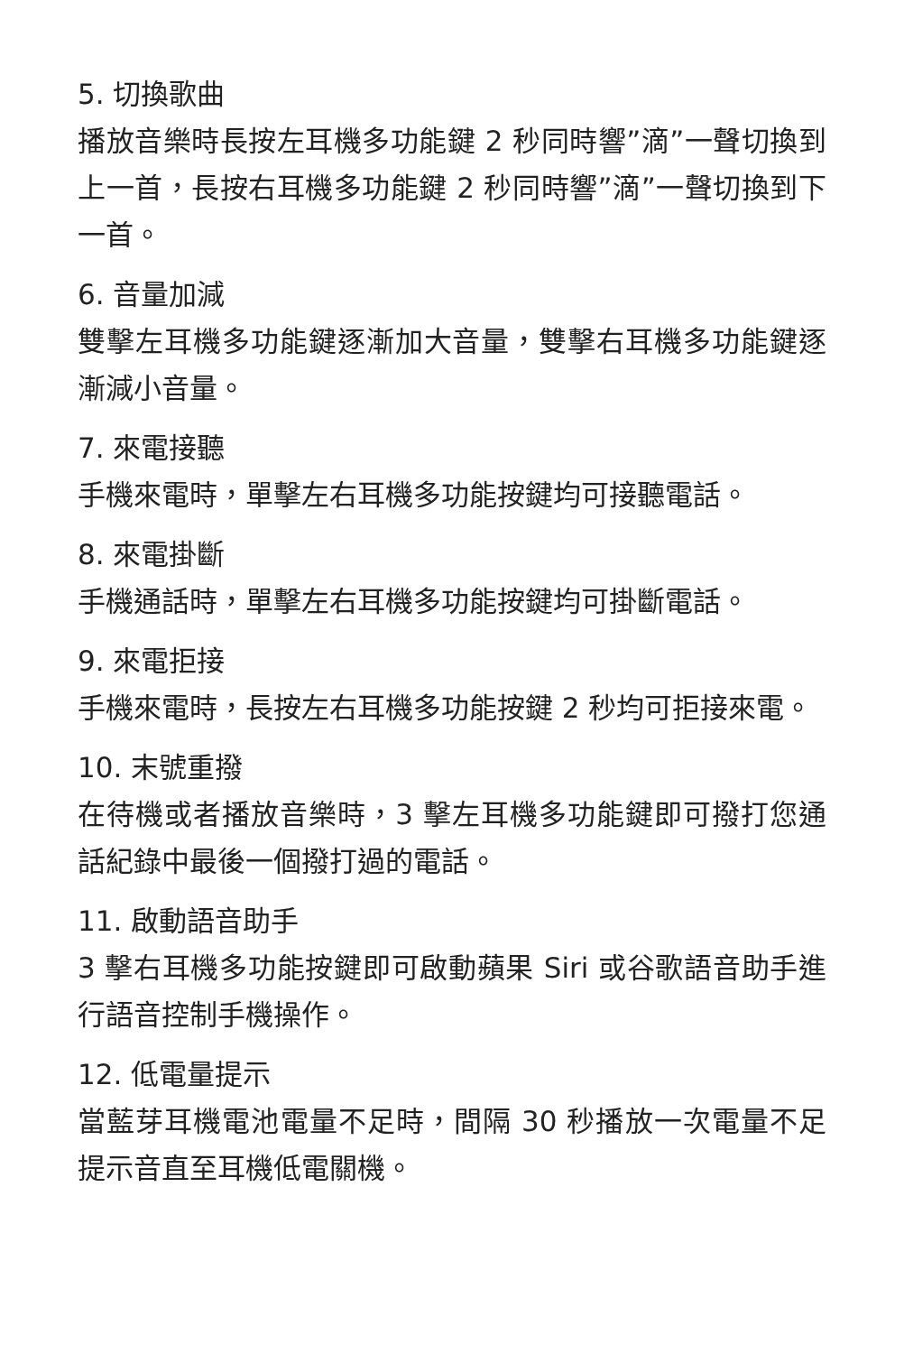5. 切換歌曲
播放音樂時長按左耳機多功能鍵 2 秒同時響”滴”一聲切換到上一首，長按右耳機多功能鍵 2 秒同時響”滴”一聲切換到下一首。
6. 音量加減
雙擊左耳機多功能鍵逐漸加大音量，雙擊右耳機多功能鍵逐漸減小音量。
7. 來電接聽
手機來電時，單擊左右耳機多功能按鍵均可接聽電話。
8. 來電掛斷
手機通話時，單擊左右耳機多功能按鍵均可掛斷電話。
9. 來電拒接
手機來電時，長按左右耳機多功能按鍵 2 秒均可拒接來電。
10. 末號重撥
在待機或者播放音樂時，3 擊左耳機多功能鍵即可撥打您通話紀錄中最後一個撥打過的電話。
11. 啟動語音助手
3 擊右耳機多功能按鍵即可啟動蘋果 Siri 或谷歌語音助手進行語音控制手機操作。
12. 低電量提示
當藍芽耳機電池電量不足時，間隔 30 秒播放一次電量不足提示音直至耳機低電關機。